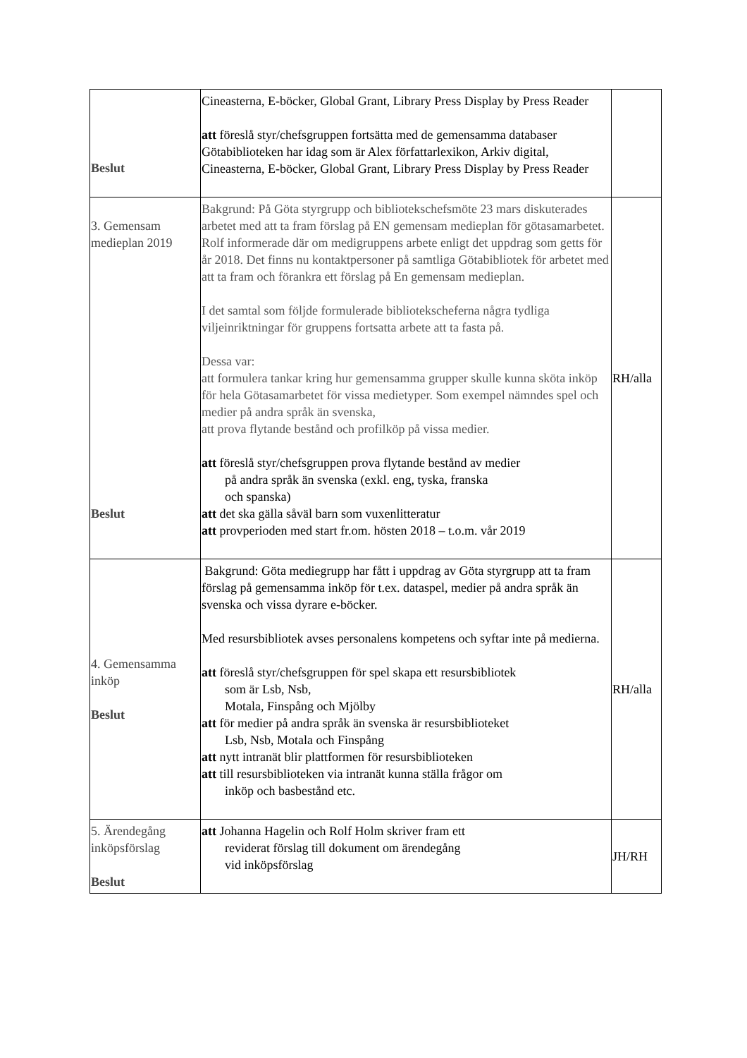| Beslut | Cineasterna, E-böcker, Global Grant, Library Press Display by Press Reader att föreslå styr/chefsgruppen fortsätta med de gemensamma databaser Götabiblioteken har idag som är Alex författarlexikon, Arkiv digital, Cineasterna, E-böcker, Global Grant, Library Press Display by Press Reader | |
| 3. Gemensam medieplan 2019 Beslut | Bakgrund: På Göta styrgrupp och bibliotekschefsmöte 23 mars diskuterades arbetet med att ta fram förslag på EN gemensam medieplan för götasamarbetet. Rolf informerade där om medigruppens arbete enligt det uppdrag som getts för år 2018. Det finns nu kontaktpersoner på samtliga Götabibliotek för arbetet med att ta fram och förankra ett förslag på En gemensam medieplan. I det samtal som följde formulerade bibliotekscheferna några tydliga viljeinriktningar för gruppens fortsatta arbete att ta fasta på. Dessa var: att formulera tankar kring hur gemensamma grupper skulle kunna sköta inköp för hela Götasamarbetet för vissa medietyper. Som exempel nämndes spel och medier på andra språk än svenska, att prova flytande bestånd och profilköp på vissa medier. att föreslå styr/chefsgruppen prova flytande bestånd av medier på andra språk än svenska (exkl. eng, tyska, franska och spanska) att det ska gälla såväl barn som vuxenlitteratur att provperioden med start fr.om. hösten 2018 – t.o.m. vår 2019 | RH/alla |
| 4. Gemensamma inköp Beslut | Bakgrund: Göta mediegrupp har fått i uppdrag av Göta styrgrupp att ta fram förslag på gemensamma inköp för t.ex. dataspel, medier på andra språk än svenska och vissa dyrare e-böcker. Med resursbibliotek avses personalens kompetens och syftar inte på medierna. att föreslå styr/chefsgruppen för spel skapa ett resursbibliotek som är Lsb, Nsb, Motala, Finspång och Mjölby att för medier på andra språk än svenska är resursbiblioteket Lsb, Nsb, Motala och Finspång att nytt intranät blir plattformen för resursbiblioteken att till resursbiblioteken via intranät kunna ställa frågor om inköp och basbestånd etc. | RH/alla |
| 5. Ärendegång inköpsförslag Beslut | att Johanna Hagelin och Rolf Holm skriver fram ett reviderat förslag till dokument om ärendegång vid inköpsförslag | JH/RH |